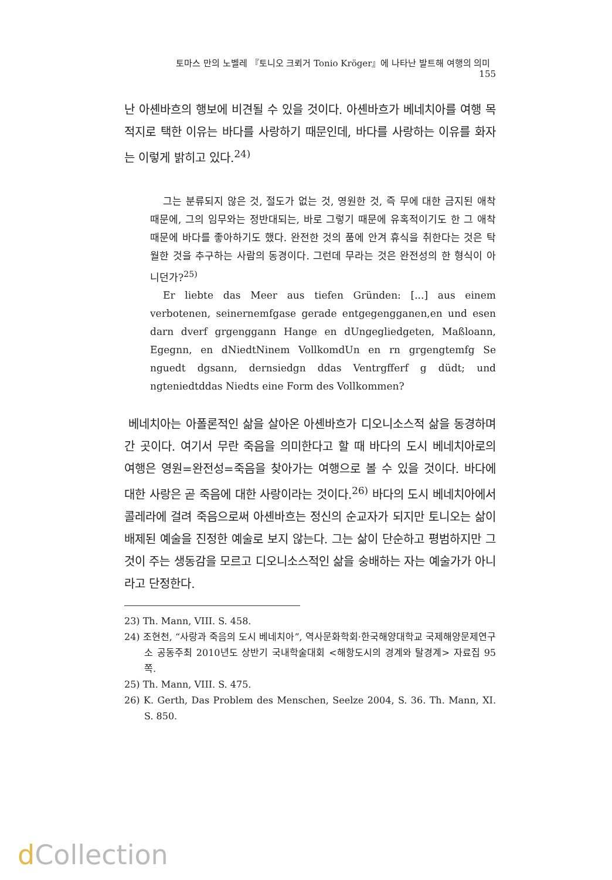토마스 만의 노벨레 『토니오 크뢰거 Tonio Kröger』에 나타난 발트해 여행의 의미 155
난 아셴바흐의 행보에 비견될 수 있을 것이다. 아셴바흐가 베네치아를 여행 목적지로 택한 이유는 바다를 사랑하기 때문인데, 바다를 사랑하는 이유를 화자는 이렇게 밝히고 있다.<sup>24)</sup>
그는 분류되지 않은 것, 절도가 없는 것, 영원한 것, 즉 무에 대한 금지된 애착 때문에, 그의 임무와는 정반대되는, 바로 그렇기 때문에 유혹적이기도 한 그 애착 때문에 바다를 좋아하기도 했다. 완전한 것의 품에 안겨 휴식을 취한다는 것은 탁월한 것을 추구하는 사람의 동경이다. 그런데 무라는 것은 완전성의 한 형식이 아니던가?<sup>25)</sup>
Er liebte das Meer aus tiefen Gründen: [...] aus einem verbotenen, seinernemfgase gerade entgegengganen,en und esen darn dverf grgenggann Hange en dUngegliedgeten, Maßloann, Egegnn, en dNiedtNinem VollkomdUn en rn grgengtemfg Se nguedt dgsann, dernsiedgn ddas Ventrgfferf g düdt; und ngteniedtddas Niedts eine Form des Vollkommen?
베네치아는 아폴론적인 삶을 살아온 아셴바흐가 디오니소스적 삶을 동경하며 간 곳이다. 여기서 무란 죽음을 의미한다고 할 때 바다의 도시 베네치아로의 여행은 영원=완전성=죽음을 찾아가는 여행으로 볼 수 있을 것이다. 바다에 대한 사랑은 곧 죽음에 대한 사랑이라는 것이다.<sup>26)</sup> 바다의 도시 베네치아에서 콜레라에 걸려 죽음으로써 아셴바흐는 정신의 순교자가 되지만 토니오는 삶이 배제된 예술을 진정한 예술로 보지 않는다. 그는 삶이 단순하고 평범하지만 그것이 주는 생동감을 모르고 디오니소스적인 삶을 숭배하는 자는 예술가가 아니라고 단정한다.
23) Th. Mann, VIII. S. 458.
24) 조현천, “사랑과 죽음의 도시 베네치아”, 역사문화학회·한국해양대학교 국제해양문제연구소 공동주최 2010년도 상반기 국내학술대회 <해항도시의 경계와 탈경계> 자료집 95쪽.
25) Th. Mann, VIII. S. 475.
26) K. Gerth, Das Problem des Menschen, Seelze 2004, S. 36. Th. Mann, XI. S. 850.
d Collection